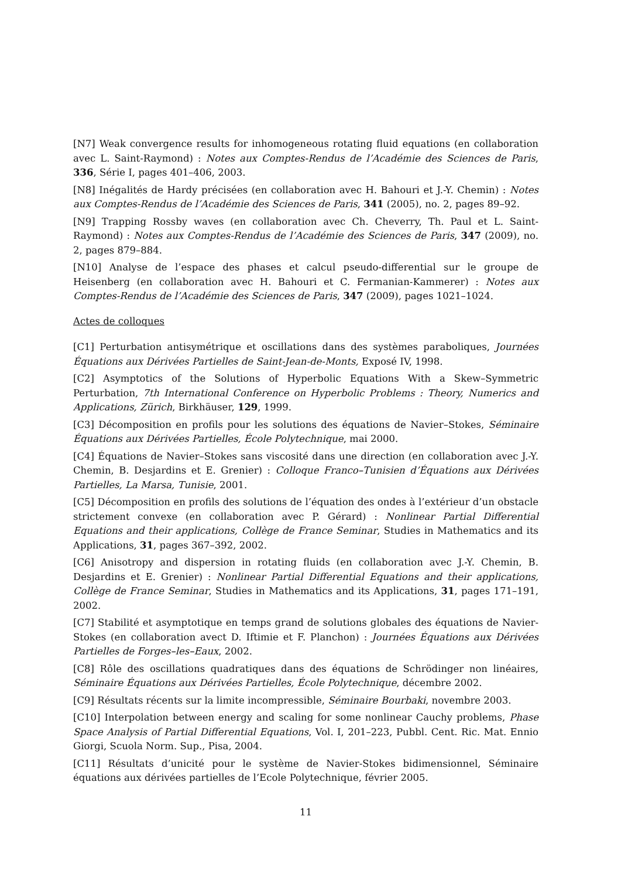[N7] Weak convergence results for inhomogeneous rotating fluid equations (en collaboration avec L. Saint-Raymond) : Notes aux Comptes-Rendus de l’Académie des Sciences de Paris, 336, Série I, pages 401–406, 2003.
[N8] Inégalités de Hardy précisées (en collaboration avec H. Bahouri et J.-Y. Chemin) : Notes aux Comptes-Rendus de l’Académie des Sciences de Paris, 341 (2005), no. 2, pages 89–92.
[N9] Trapping Rossby waves (en collaboration avec Ch. Cheverry, Th. Paul et L. Saint-Raymond) : Notes aux Comptes-Rendus de l’Académie des Sciences de Paris, 347 (2009), no. 2, pages 879–884.
[N10] Analyse de l’espace des phases et calcul pseudo-differential sur le groupe de Heisenberg (en collaboration avec H. Bahouri et C. Fermanian-Kammerer) : Notes aux Comptes-Rendus de l’Académie des Sciences de Paris, 347 (2009), pages 1021–1024.
Actes de colloques
[C1] Perturbation antisymétrique et oscillations dans des systèmes paraboliques, Journées Équations aux Dérivées Partielles de Saint-Jean-de-Monts, Exposé IV, 1998.
[C2] Asymptotics of the Solutions of Hyperbolic Equations With a Skew–Symmetric Perturbation, 7th International Conference on Hyperbolic Problems : Theory, Numerics and Applications, Zürich, Birkhäuser, 129, 1999.
[C3] Décomposition en profils pour les solutions des équations de Navier–Stokes, Séminaire Équations aux Dérivées Partielles, École Polytechnique, mai 2000.
[C4] Équations de Navier–Stokes sans viscosité dans une direction (en collaboration avec J.-Y. Chemin, B. Desjardins et E. Grenier) : Colloque Franco–Tunisien d’Équations aux Dérivées Partielles, La Marsa, Tunisie, 2001.
[C5] Décomposition en profils des solutions de l’équation des ondes à l’extérieur d’un obstacle strictement convexe (en collaboration avec P. Gérard) : Nonlinear Partial Differential Equations and their applications, Collège de France Seminar, Studies in Mathematics and its Applications, 31, pages 367–392, 2002.
[C6] Anisotropy and dispersion in rotating fluids (en collaboration avec J.-Y. Chemin, B. Desjardins et E. Grenier) : Nonlinear Partial Differential Equations and their applications, Collège de France Seminar, Studies in Mathematics and its Applications, 31, pages 171–191, 2002.
[C7] Stabilité et asymptotique en temps grand de solutions globales des équations de Navier-Stokes (en collaboration avect D. Iftimie et F. Planchon) : Journées Équations aux Dérivées Partielles de Forges–les–Eaux, 2002.
[C8] Rôle des oscillations quadratiques dans des équations de Schrödinger non linéaires, Séminaire Équations aux Dérivées Partielles, École Polytechnique, décembre 2002.
[C9] Résultats récents sur la limite incompressible, Séminaire Bourbaki, novembre 2003.
[C10] Interpolation between energy and scaling for some nonlinear Cauchy problems, Phase Space Analysis of Partial Differential Equations, Vol. I, 201–223, Pubbl. Cent. Ric. Mat. Ennio Giorgi, Scuola Norm. Sup., Pisa, 2004.
[C11] Résultats d’unicité pour le système de Navier-Stokes bidimensionnel, Séminaire équations aux dérivées partielles de l’Ecole Polytechnique, février 2005.
11